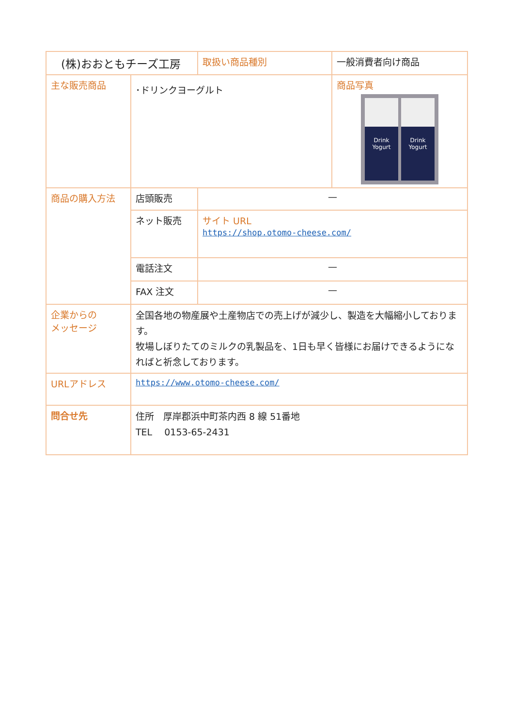| (株)おおともチーズ工房 | | 取扱い商品種別 | 一般消費者向け商品 | |
| 主な販売商品 | ･ドリンクヨーグルト | | | 商品写真 Drink Yogurt Drink Yogurt |
| 商品の購入方法 | 店頭販売 | — | | |
| | ネット販売 | サイト URL https://shop.otomo-cheese.com/ | | |
| | 電話注文 | — | | |
| | FAX 注文 | — | | |
| 企業からの メッセージ | 全国各地の物産展や土産物店での売上げが減少し、製造を大幅縮小しております。 牧場しぼりたてのミルクの乳製品を、1日も早く皆様にお届けできるようになればと祈念しております。 | | | |
| URLアドレス | https://www.otomo-cheese.com/ | | | |
| 問合せ先 | 住所 厚岸郡浜中町茶内西 8 線 51番地 TEL 0153-65-2431 | | | |